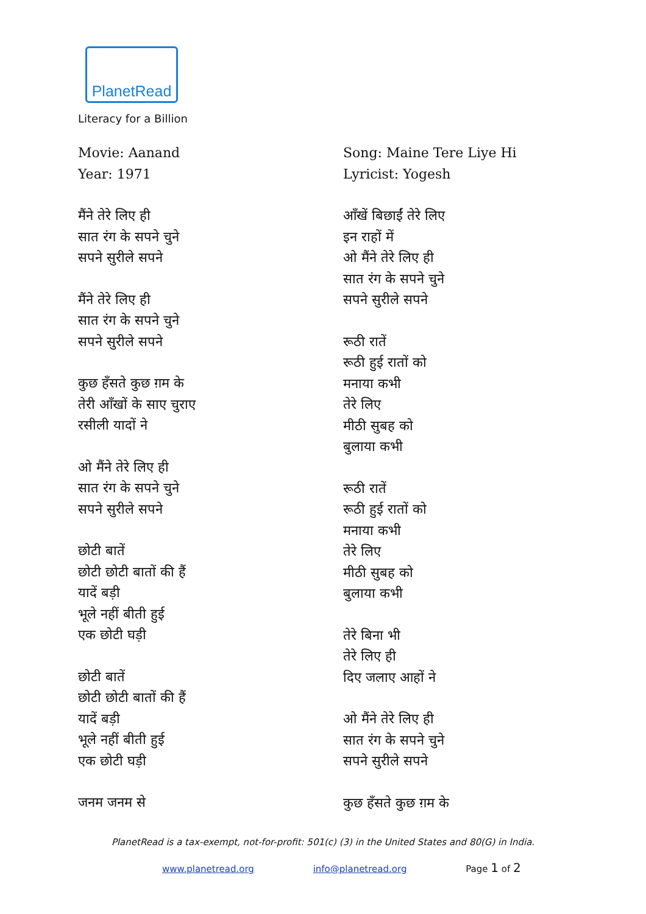PlanetRead
Literacy for a Billion
Movie: Aanand
Year: 1971
मैंने तेरे लिए ही
सात रंग के सपने चुने
सपने सुरीले सपने
मैंने तेरे लिए ही
सात रंग के सपने चुने
सपने सुरीले सपने
कुछ हँसते कुछ ग़म के
तेरी आँखों के साए चुराए
रसीली यादों ने
ओ मैंने तेरे लिए ही
सात रंग के सपने चुने
सपने सुरीले सपने
छोटी बातें
छोटी छोटी बातों की हैं
यादें बड़ी
भूले नहीं बीती हुई
एक छोटी घड़ी
छोटी बातें
छोटी छोटी बातों की हैं
यादें बड़ी
भूले नहीं बीती हुई
एक छोटी घड़ी
जनम जनम से
Song: Maine Tere Liye Hi
Lyricist: Yogesh
आँखें बिछाईं तेरे लिए
इन राहों में
ओ मैंने तेरे लिए ही
सात रंग के सपने चुने
सपने सुरीले सपने
रूठी रातें
रूठी हुई रातों को
मनाया कभी
तेरे लिए
मीठी सुबह को
बुलाया कभी
रूठी रातें
रूठी हुई रातों को
मनाया कभी
तेरे लिए
मीठी सुबह को
बुलाया कभी
तेरे बिना भी
तेरे लिए ही
दिए जलाए आहों ने
ओ मैंने तेरे लिए ही
सात रंग के सपने चुने
सपने सुरीले सपने
कुछ हँसते कुछ ग़म के
PlanetRead is a tax-exempt, not-for-profit: 501(c) (3) in the United States and 80(G) in India.
www.planetread.org info@planetread.org Page 1 of 2